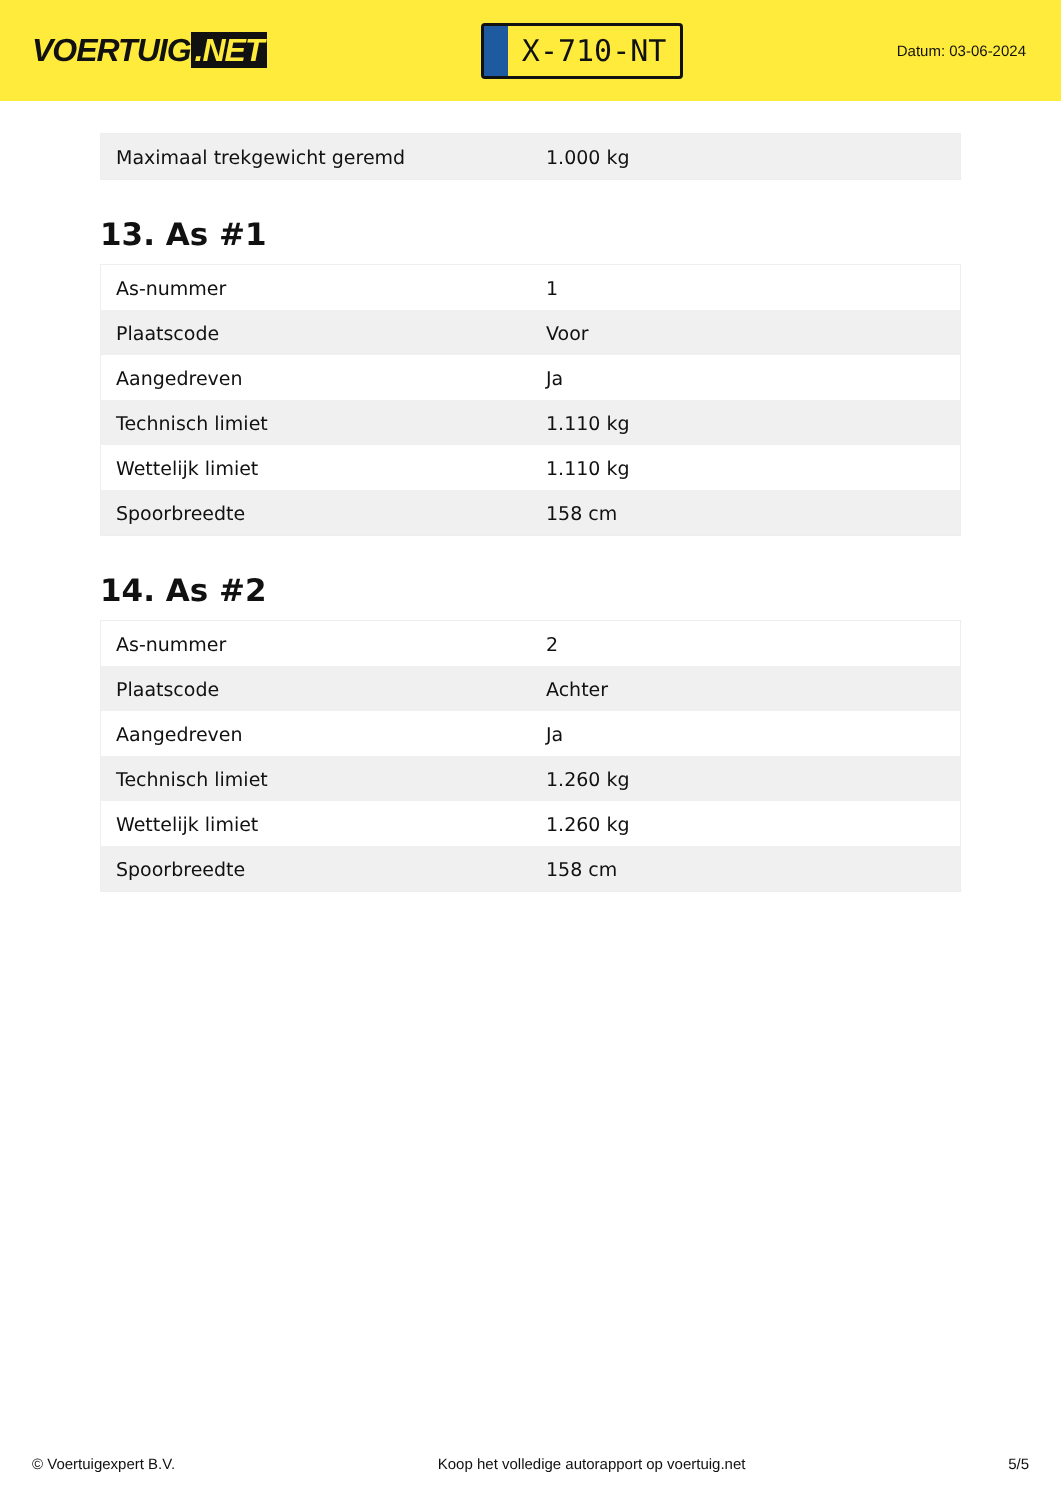VOERTUIG.NET
X-710-NT
Datum: 03-06-2024
| Maximaal trekgewicht geremd | 1.000 kg |
13. As #1
| As-nummer | 1 |
| Plaatscode | Voor |
| Aangedreven | Ja |
| Technisch limiet | 1.110 kg |
| Wettelijk limiet | 1.110 kg |
| Spoorbreedte | 158 cm |
14. As #2
| As-nummer | 2 |
| Plaatscode | Achter |
| Aangedreven | Ja |
| Technisch limiet | 1.260 kg |
| Wettelijk limiet | 1.260 kg |
| Spoorbreedte | 158 cm |
© Voertuigexpert B.V. Koop het volledige autorapport op voertuig.net 5/5